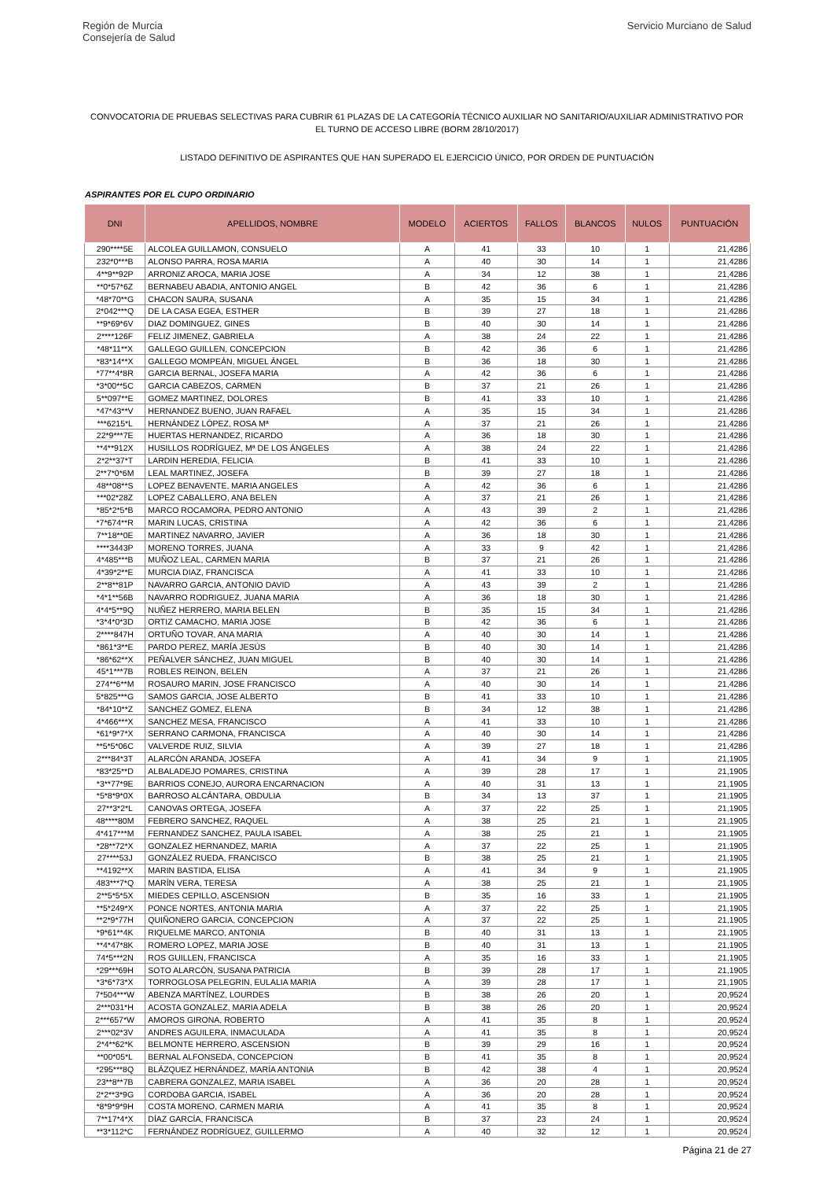Región de Murcia
Consejería de Salud
Servicio Murciano de Salud
CONVOCATORIA DE PRUEBAS SELECTIVAS PARA CUBRIR 61 PLAZAS DE LA CATEGORÍA TÉCNICO AUXILIAR NO SANITARIO/AUXILIAR ADMINISTRATIVO POR EL TURNO DE ACCESO LIBRE (BORM 28/10/2017)
LISTADO DEFINITIVO DE ASPIRANTES QUE HAN SUPERADO EL EJERCICIO ÚNICO, POR ORDEN DE PUNTUACIÓN
ASPIRANTES POR EL CUPO ORDINARIO
| DNI | APELLIDOS, NOMBRE | MODELO | ACIERTOS | FALLOS | BLANCOS | NULOS | PUNTUACIÓN |
| --- | --- | --- | --- | --- | --- | --- | --- |
| 290****5E | ALCOLEA GUILLAMON, CONSUELO | A | 41 | 33 | 10 | 1 | 21,4286 |
| 232*0***B | ALONSO PARRA, ROSA MARIA | A | 40 | 30 | 14 | 1 | 21,4286 |
| 4**9**92P | ARRONIZ AROCA, MARIA JOSE | A | 34 | 12 | 38 | 1 | 21,4286 |
| **0*57*6Z | BERNABEU ABADIA, ANTONIO ANGEL | B | 42 | 36 | 6 | 1 | 21,4286 |
| *48*70**G | CHACON SAURA, SUSANA | A | 35 | 15 | 34 | 1 | 21,4286 |
| 2*042***Q | DE LA CASA EGEA, ESTHER | B | 39 | 27 | 18 | 1 | 21,4286 |
| **9*69*6V | DIAZ DOMINGUEZ, GINES | B | 40 | 30 | 14 | 1 | 21,4286 |
| 2****126F | FELIZ JIMENEZ, GABRIELA | A | 38 | 24 | 22 | 1 | 21,4286 |
| *48*11**X | GALLEGO GUILLEN, CONCEPCION | B | 42 | 36 | 6 | 1 | 21,4286 |
| *83*14**X | GALLEGO MOMPEÁN, MIGUEL ÁNGEL | B | 36 | 18 | 30 | 1 | 21,4286 |
| *77**4*8R | GARCIA BERNAL, JOSEFA MARIA | A | 42 | 36 | 6 | 1 | 21,4286 |
| *3*00**5C | GARCIA CABEZOS, CARMEN | B | 37 | 21 | 26 | 1 | 21,4286 |
| 5**097**E | GOMEZ MARTINEZ, DOLORES | B | 41 | 33 | 10 | 1 | 21,4286 |
| *47*43**V | HERNANDEZ BUENO, JUAN RAFAEL | A | 35 | 15 | 34 | 1 | 21,4286 |
| ***6215*L | HERNÁNDEZ LÓPEZ, ROSA Mª | A | 37 | 21 | 26 | 1 | 21,4286 |
| 22*9***7E | HUERTAS HERNANDEZ, RICARDO | A | 36 | 18 | 30 | 1 | 21,4286 |
| **4**912X | HUSILLOS RODRÍGUEZ, Mª DE LOS ÁNGELES | A | 38 | 24 | 22 | 1 | 21,4286 |
| 2*2**37*T | LARDIN HEREDIA, FELICIA | B | 41 | 33 | 10 | 1 | 21,4286 |
| 2**7*0*6M | LEAL MARTINEZ, JOSEFA | B | 39 | 27 | 18 | 1 | 21,4286 |
| 48**08**S | LOPEZ BENAVENTE, MARIA ANGELES | A | 42 | 36 | 6 | 1 | 21,4286 |
| ***02*28Z | LOPEZ CABALLERO, ANA BELEN | A | 37 | 21 | 26 | 1 | 21,4286 |
| *85*2*5*B | MARCO ROCAMORA, PEDRO ANTONIO | A | 43 | 39 | 2 | 1 | 21,4286 |
| *7*674**R | MARIN LUCAS, CRISTINA | A | 42 | 36 | 6 | 1 | 21,4286 |
| 7**18**0E | MARTINEZ NAVARRO, JAVIER | A | 36 | 18 | 30 | 1 | 21,4286 |
| ****3443P | MORENO TORRES, JUANA | A | 33 | 9 | 42 | 1 | 21,4286 |
| 4*485***B | MUÑOZ LEAL, CARMEN MARIA | B | 37 | 21 | 26 | 1 | 21,4286 |
| 4*39*2**E | MURCIA DIAZ, FRANCISCA | A | 41 | 33 | 10 | 1 | 21,4286 |
| 2**8**81P | NAVARRO GARCIA, ANTONIO DAVID | A | 43 | 39 | 2 | 1 | 21,4286 |
| *4*1**56B | NAVARRO RODRIGUEZ, JUANA MARIA | A | 36 | 18 | 30 | 1 | 21,4286 |
| 4*4*5**9Q | NUÑEZ HERRERO, MARIA BELEN | B | 35 | 15 | 34 | 1 | 21,4286 |
| *3*4*0*3D | ORTIZ CAMACHO, MARIA JOSE | B | 42 | 36 | 6 | 1 | 21,4286 |
| 2****847H | ORTUÑO TOVAR, ANA MARIA | A | 40 | 30 | 14 | 1 | 21,4286 |
| *861*3**E | PARDO PEREZ, MARÍA JESÚS | B | 40 | 30 | 14 | 1 | 21,4286 |
| *86*62**X | PEÑALVER SÁNCHEZ, JUAN MIGUEL | B | 40 | 30 | 14 | 1 | 21,4286 |
| 45*1***7B | ROBLES REINON, BELEN | A | 37 | 21 | 26 | 1 | 21,4286 |
| 274**6**M | ROSAURO MARIN, JOSE FRANCISCO | A | 40 | 30 | 14 | 1 | 21,4286 |
| 5*825***G | SAMOS GARCIA, JOSE ALBERTO | B | 41 | 33 | 10 | 1 | 21,4286 |
| *84*10**Z | SANCHEZ GOMEZ, ELENA | B | 34 | 12 | 38 | 1 | 21,4286 |
| 4*466***X | SANCHEZ MESA, FRANCISCO | A | 41 | 33 | 10 | 1 | 21,4286 |
| *61*9*7*X | SERRANO CARMONA, FRANCISCA | A | 40 | 30 | 14 | 1 | 21,4286 |
| **5*5*06C | VALVERDE RUIZ, SILVIA | A | 39 | 27 | 18 | 1 | 21,4286 |
| 2***84*3T | ALARCÓN ARANDA, JOSEFA | A | 41 | 34 | 9 | 1 | 21,1905 |
| *83*25**D | ALBALADEJO POMARES, CRISTINA | A | 39 | 28 | 17 | 1 | 21,1905 |
| *3**77*9E | BARRIOS CONEJO, AURORA ENCARNACION | A | 40 | 31 | 13 | 1 | 21,1905 |
| *5*8*9*0X | BARROSO ALCÁNTARA, OBDULIA | B | 34 | 13 | 37 | 1 | 21,1905 |
| 27**3*2*L | CANOVAS ORTEGA, JOSEFA | A | 37 | 22 | 25 | 1 | 21,1905 |
| 48****80M | FEBRERO SANCHEZ, RAQUEL | A | 38 | 25 | 21 | 1 | 21,1905 |
| 4*417***M | FERNANDEZ SANCHEZ, PAULA ISABEL | A | 38 | 25 | 21 | 1 | 21,1905 |
| *28**72*X | GONZALEZ HERNANDEZ, MARIA | A | 37 | 22 | 25 | 1 | 21,1905 |
| 27****53J | GONZÁLEZ RUEDA, FRANCISCO | B | 38 | 25 | 21 | 1 | 21,1905 |
| **4192**X | MARIN BASTIDA, ELISA | A | 41 | 34 | 9 | 1 | 21,1905 |
| 483***7*Q | MARÍN VERA, TERESA | A | 38 | 25 | 21 | 1 | 21,1905 |
| 2**5*5*5X | MIEDES CEPILLO, ASCENSION | B | 35 | 16 | 33 | 1 | 21,1905 |
| **5*249*X | PONCE NORTES, ANTONIA MARIA | A | 37 | 22 | 25 | 1 | 21,1905 |
| **2*9*77H | QUIÑONERO GARCIA, CONCEPCION | A | 37 | 22 | 25 | 1 | 21,1905 |
| *9*61**4K | RIQUELME MARCO, ANTONIA | B | 40 | 31 | 13 | 1 | 21,1905 |
| **4*47*8K | ROMERO LOPEZ, MARIA JOSE | B | 40 | 31 | 13 | 1 | 21,1905 |
| 74*5***2N | ROS GUILLEN, FRANCISCA | A | 35 | 16 | 33 | 1 | 21,1905 |
| *29***69H | SOTO ALARCÓN, SUSANA PATRICIA | B | 39 | 28 | 17 | 1 | 21,1905 |
| *3*6*73*X | TORROGLOSA PELEGRIN, EULALIA MARIA | A | 39 | 28 | 17 | 1 | 21,1905 |
| 7*504***W | ABENZA MARTÍNEZ, LOURDES | B | 38 | 26 | 20 | 1 | 20,9524 |
| 2***031*H | ACOSTA GONZALEZ, MARIA ADELA | B | 38 | 26 | 20 | 1 | 20,9524 |
| 2***657*W | AMOROS GIRONA, ROBERTO | A | 41 | 35 | 8 | 1 | 20,9524 |
| 2***02*3V | ANDRES AGUILERA, INMACULADA | A | 41 | 35 | 8 | 1 | 20,9524 |
| 2*4**62*K | BELMONTE HERRERO, ASCENSION | B | 39 | 29 | 16 | 1 | 20,9524 |
| **00*05*L | BERNAL ALFONSEDA, CONCEPCION | B | 41 | 35 | 8 | 1 | 20,9524 |
| *295***8Q | BLÁZQUEZ HERNÁNDEZ, MARÍA ANTONIA | B | 42 | 38 | 4 | 1 | 20,9524 |
| 23**8**7B | CABRERA GONZALEZ, MARIA ISABEL | A | 36 | 20 | 28 | 1 | 20,9524 |
| 2*2**3*9G | CORDOBA GARCIA, ISABEL | A | 36 | 20 | 28 | 1 | 20,9524 |
| *8*9*9*9H | COSTA MORENO, CARMEN MARIA | A | 41 | 35 | 8 | 1 | 20,9524 |
| 7**17*4*X | DÍAZ GARCÍA, FRANCISCA | B | 37 | 23 | 24 | 1 | 20,9524 |
| **3*112*C | FERNÁNDEZ RODRÍGUEZ, GUILLERMO | A | 40 | 32 | 12 | 1 | 20,9524 |
Página 21 de 27